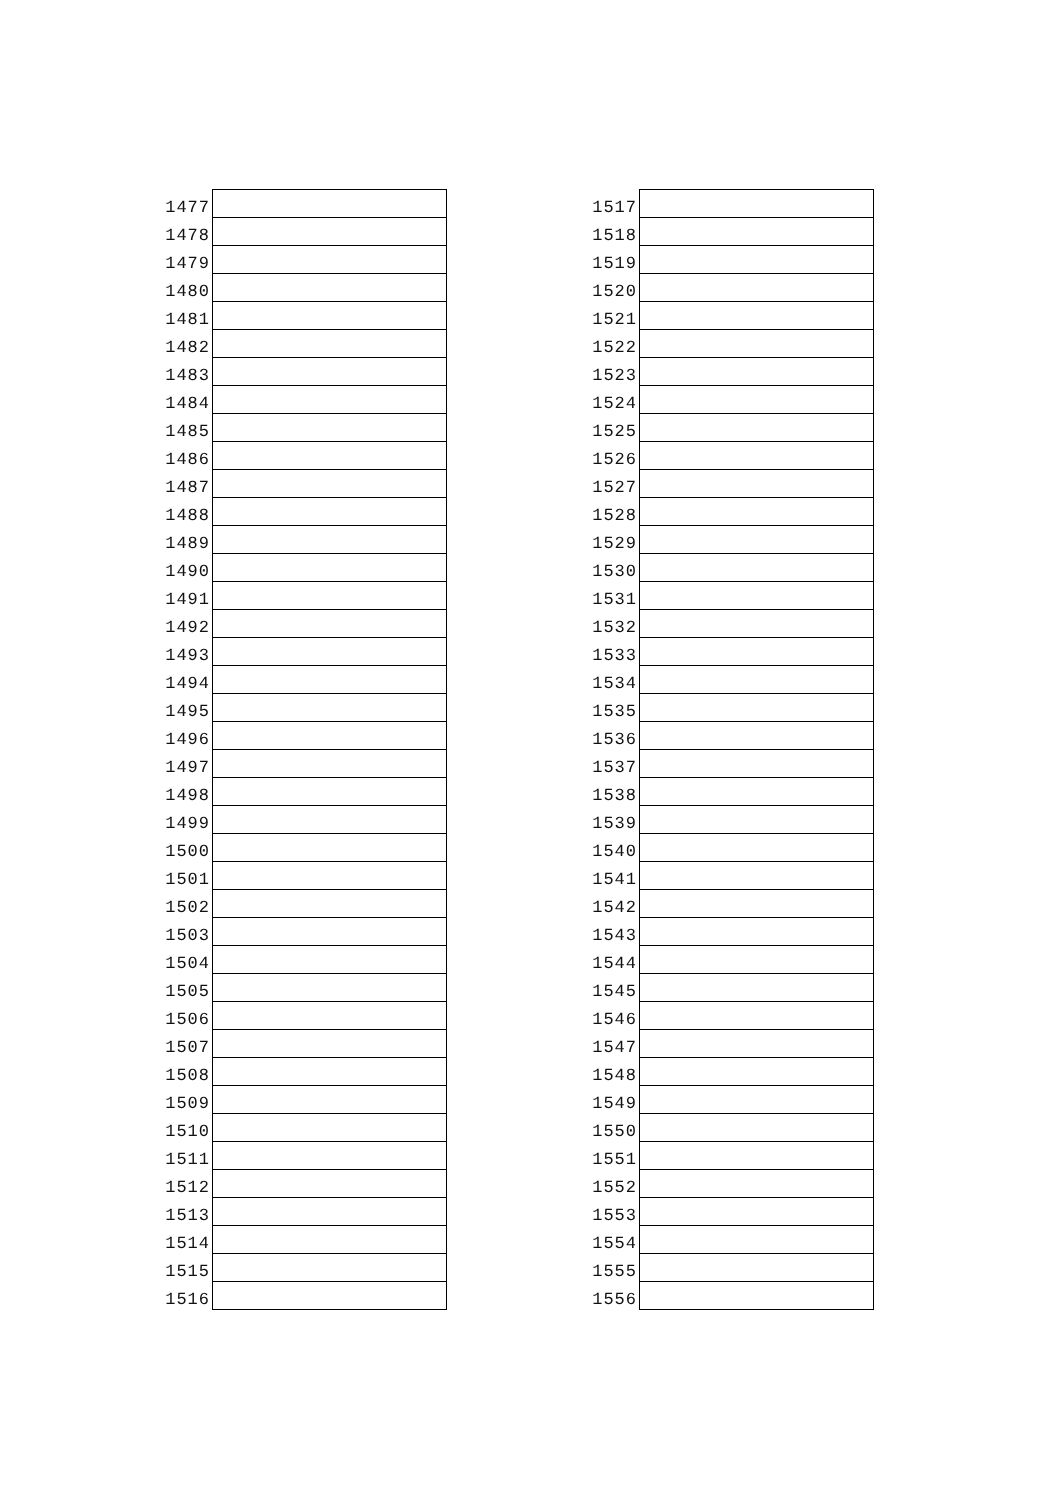| 1477 | |
| 1478 | |
| 1479 | |
| 1480 | |
| 1481 | |
| 1482 | |
| 1483 | |
| 1484 | |
| 1485 | |
| 1486 | |
| 1487 | |
| 1488 | |
| 1489 | |
| 1490 | |
| 1491 | |
| 1492 | |
| 1493 | |
| 1494 | |
| 1495 | |
| 1496 | |
| 1497 | |
| 1498 | |
| 1499 | |
| 1500 | |
| 1501 | |
| 1502 | |
| 1503 | |
| 1504 | |
| 1505 | |
| 1506 | |
| 1507 | |
| 1508 | |
| 1509 | |
| 1510 | |
| 1511 | |
| 1512 | |
| 1513 | |
| 1514 | |
| 1515 | |
| 1516 | |
| 1517 | |
| 1518 | |
| 1519 | |
| 1520 | |
| 1521 | |
| 1522 | |
| 1523 | |
| 1524 | |
| 1525 | |
| 1526 | |
| 1527 | |
| 1528 | |
| 1529 | |
| 1530 | |
| 1531 | |
| 1532 | |
| 1533 | |
| 1534 | |
| 1535 | |
| 1536 | |
| 1537 | |
| 1538 | |
| 1539 | |
| 1540 | |
| 1541 | |
| 1542 | |
| 1543 | |
| 1544 | |
| 1545 | |
| 1546 | |
| 1547 | |
| 1548 | |
| 1549 | |
| 1550 | |
| 1551 | |
| 1552 | |
| 1553 | |
| 1554 | |
| 1555 | |
| 1556 | |